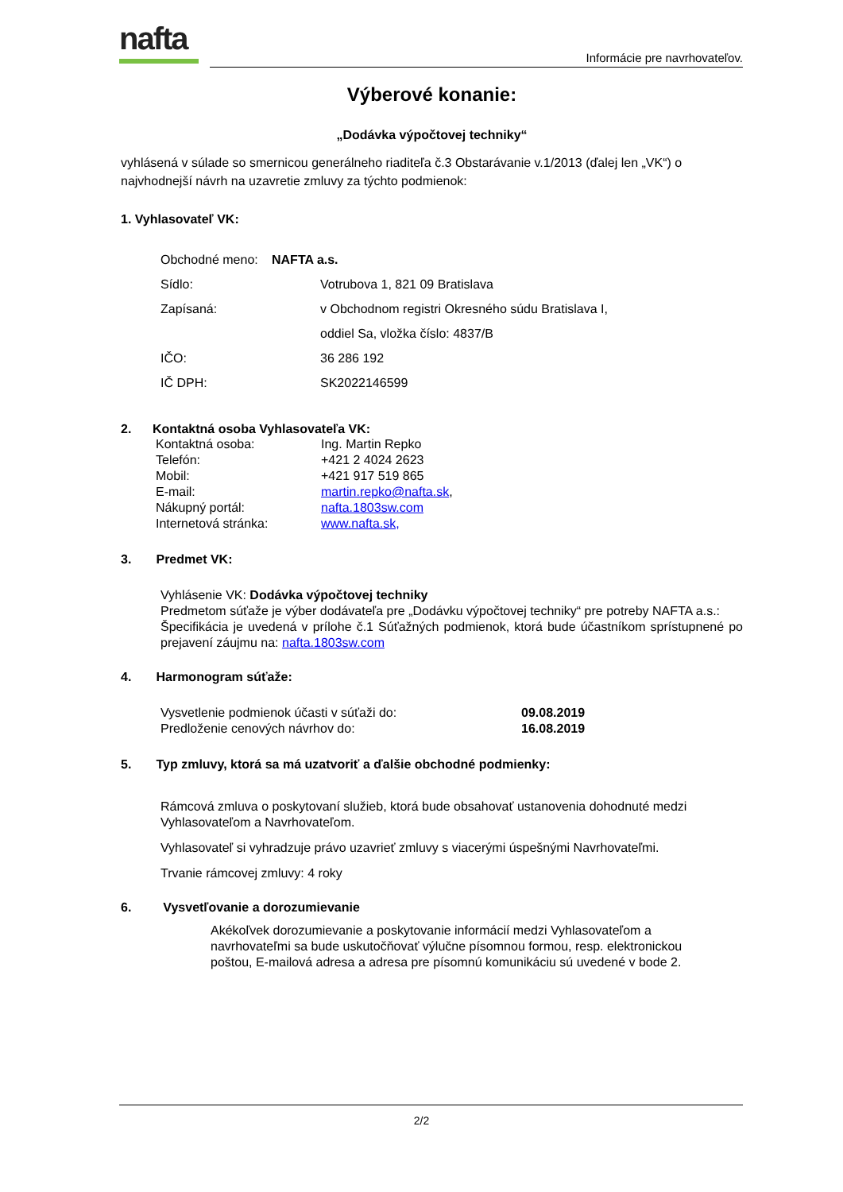nafta Informácie pre navrhovateľov.
Výberové konanie:
„Dodávka výpočtovej techniky“
vyhlásená v súlade so smernicou generálneho riaditeľa č.3 Obstarávanie v.1/2013 (ďalej len „VK“) o najvhodnejší návrh na uzavretie zmluvy za týchto podmienok:
1. Vyhlasovateľ VK:
Obchodné meno: NAFTA a.s.
Sídlo: Votrubova 1, 821 09 Bratislava
Zapísaná: v Obchodnom registri Okresného súdu Bratislava I,
oddiel Sa, vložka číslo: 4837/B
IČO: 36 286 192
IČ DPH: SK2022146599
2. Kontaktná osoba Vyhlasovateľa VK:
Kontaktná osoba: Ing. Martin Repko
Telefón: +421 2 4024 2623
Mobil: +421 917 519 865
E-mail: martin.repko@nafta.sk,
Nákupný portál: nafta.1803sw.com
Internetová stránka: www.nafta.sk,
3. Predmet VK:
Vyhlásenie VK: Dodávka výpočtovej techniky
Predmetom súťaže je výber dodávateľa pre „Dodávku výpočtovej techniky“ pre potreby NAFTA a.s.:
Špecifikácia je uvedená v prílohe č.1 Súťažných podmienok, ktorá bude účastníkom sprístupnené po prejavení záujmu na: nafta.1803sw.com
4. Harmonogram súťaže:
Vysvetlenie podmienok účasti v súťaži do: 09.08.2019
Predloženie cenových návrhov do: 16.08.2019
5. Typ zmluvy, ktorá sa má uzatvoriť a ďalšie obchodné podmienky:
Rámcová zmluva o poskytovaní služieb, ktorá bude obsahovať ustanovenia dohodnuté medzi Vyhlasovateľom a Navrhovateľom.
Vyhlasovateľ si vyhradzuje právo uzavrieť zmluvy s viacerými úspešnými Navrhovateľmi.
Trvanie rámcovej zmluvy: 4 roky
6. Vysvetľovanie a dorozumievanie
Akékoľvek dorozumievanie a poskytovanie informácií medzi Vyhlasovateľom a navrhovateľmi sa bude uskutočňovať výlučne písomnou formou, resp. elektronickou poštou, E-mailová adresa a adresa pre písomnú komunikáciu sú uvedené v bode 2.
2/2